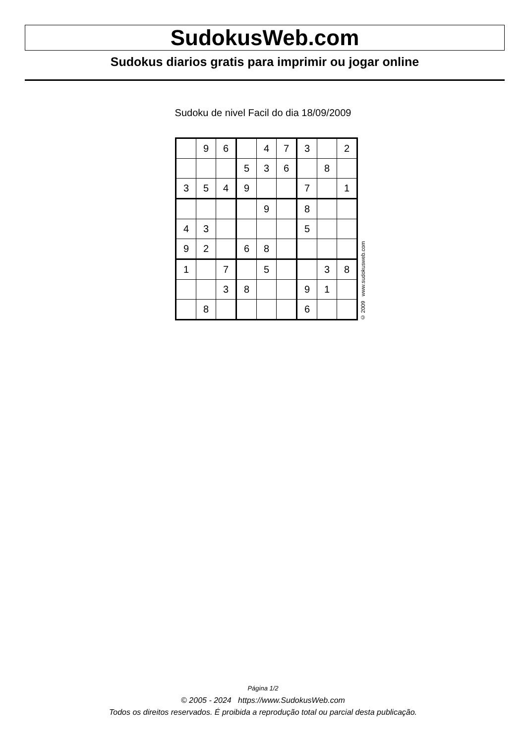SudokusWeb.com
Sudokus diarios gratis para imprimir ou jogar online
Sudoku de nivel Facil do dia 18/09/2009
| | 9 | 6 | | 4 | 7 | 3 | | 2 |
| | | | 5 | 3 | 6 | | 8 | |
| 3 | 5 | 4 | 9 | | | 7 | | 1 |
| | | | | 9 | | 8 | | |
| 4 | 3 | | | | | 5 | | |
| 9 | 2 | | 6 | 8 | | | | |
| 1 | | 7 | | 5 | | | 3 | 8 |
| | | 3 | 8 | | | 9 | 1 | |
| | 8 | | | | | 6 | | |
© 2009 www.sudokusweb.com
Página 1/2
© 2005 - 2024 https://www.SudokusWeb.com
Todos os direitos reservados. É proibida a reprodução total ou parcial desta publicação.